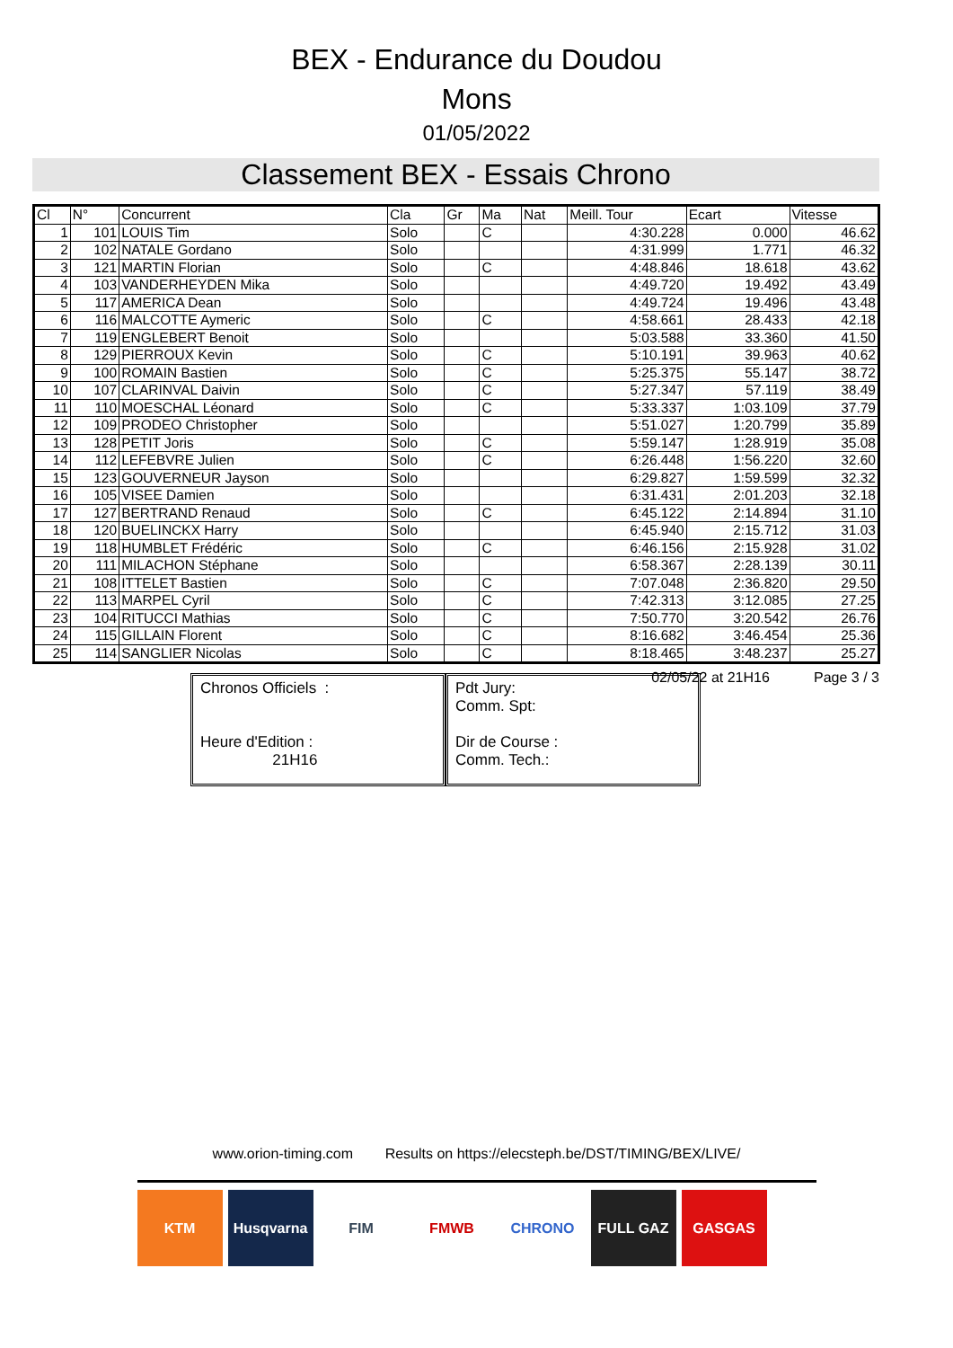BEX - Endurance du Doudou
Mons
01/05/2022
Classement BEX - Essais Chrono
| Cl | N° | Concurrent | Cla | Gr | Ma | Nat | Meill. Tour | Ecart | Vitesse |
| --- | --- | --- | --- | --- | --- | --- | --- | --- | --- |
| 1 | 101 | LOUIS Tim | Solo | | C | | 4:30.228 | 0.000 | 46.62 |
| 2 | 102 | NATALE Gordano | Solo | | | | 4:31.999 | 1.771 | 46.32 |
| 3 | 121 | MARTIN Florian | Solo | | C | | 4:48.846 | 18.618 | 43.62 |
| 4 | 103 | VANDERHEYDEN Mika | Solo | | | | 4:49.720 | 19.492 | 43.49 |
| 5 | 117 | AMERICA Dean | Solo | | | | 4:49.724 | 19.496 | 43.48 |
| 6 | 116 | MALCOTTE Aymeric | Solo | | C | | 4:58.661 | 28.433 | 42.18 |
| 7 | 119 | ENGLEBERT Benoit | Solo | | | | 5:03.588 | 33.360 | 41.50 |
| 8 | 129 | PIERROUX Kevin | Solo | | C | | 5:10.191 | 39.963 | 40.62 |
| 9 | 100 | ROMAIN Bastien | Solo | | C | | 5:25.375 | 55.147 | 38.72 |
| 10 | 107 | CLARINVAL Daivin | Solo | | C | | 5:27.347 | 57.119 | 38.49 |
| 11 | 110 | MOESCHAL Léonard | Solo | | C | | 5:33.337 | 1:03.109 | 37.79 |
| 12 | 109 | PRODEO Christopher | Solo | | | | 5:51.027 | 1:20.799 | 35.89 |
| 13 | 128 | PETIT Joris | Solo | | C | | 5:59.147 | 1:28.919 | 35.08 |
| 14 | 112 | LEFEBVRE Julien | Solo | | C | | 6:26.448 | 1:56.220 | 32.60 |
| 15 | 123 | GOUVERNEUR Jayson | Solo | | | | 6:29.827 | 1:59.599 | 32.32 |
| 16 | 105 | VISEE Damien | Solo | | | | 6:31.431 | 2:01.203 | 32.18 |
| 17 | 127 | BERTRAND Renaud | Solo | | C | | 6:45.122 | 2:14.894 | 31.10 |
| 18 | 120 | BUELINCKX Harry | Solo | | | | 6:45.940 | 2:15.712 | 31.03 |
| 19 | 118 | HUMBLET Frédéric | Solo | | C | | 6:46.156 | 2:15.928 | 31.02 |
| 20 | 111 | MILACHON Stéphane | Solo | | | | 6:58.367 | 2:28.139 | 30.11 |
| 21 | 108 | ITTELET Bastien | Solo | | C | | 7:07.048 | 2:36.820 | 29.50 |
| 22 | 113 | MARPEL Cyril | Solo | | C | | 7:42.313 | 3:12.085 | 27.25 |
| 23 | 104 | RITUCCI Mathias | Solo | | C | | 7:50.770 | 3:20.542 | 26.76 |
| 24 | 115 | GILLAIN Florent | Solo | | C | | 8:16.682 | 3:46.454 | 25.36 |
| 25 | 114 | SANGLIER Nicolas | Solo | | C | | 8:18.465 | 3:48.237 | 25.27 |
02/05/22 at 21H16 Page 3 / 3
Chronos Officiels :
Heure d'Edition :
21H16
Pdt Jury:
Comm. Spt:
Dir de Course :
Comm. Tech.:
www.orion-timing.com Results on https://elecsteph.be/DST/TIMING/BEX/LIVE/
KTM Husqvarna FIM FMWB CHRONO FULL GAZ GASGAS